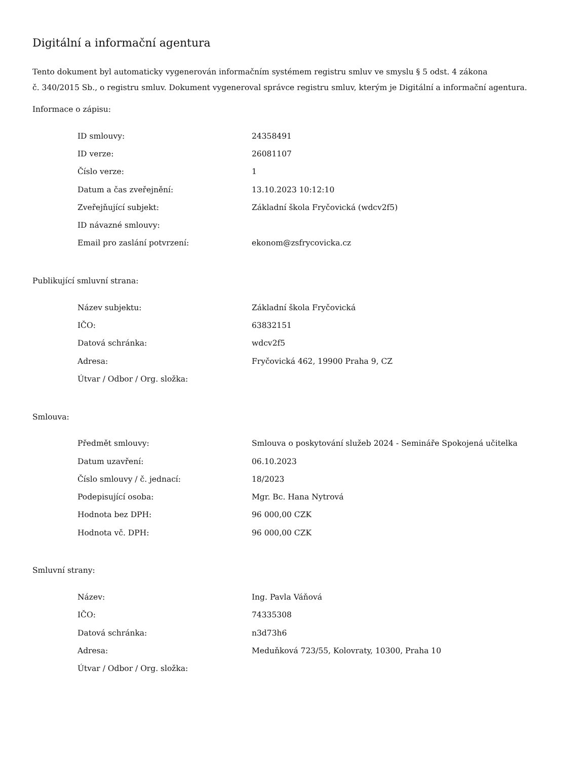Digitální a informační agentura
Tento dokument byl automaticky vygenerován informačním systémem registru smluv ve smyslu § 5 odst. 4 zákona
č. 340/2015 Sb., o registru smluv. Dokument vygeneroval správce registru smluv, kterým je Digitální a informační agentura.
Informace o zápisu:
| ID smlouvy: | 24358491 |
| ID verze: | 26081107 |
| Číslo verze: | 1 |
| Datum a čas zveřejnění: | 13.10.2023 10:12:10 |
| Zveřejňující subjekt: | Základní škola Fryčovická (wdcv2f5) |
| ID návazné smlouvy: | |
| Email pro zaslání potvrzení: | ekonom@zsfrycovicka.cz |
Publikující smluvní strana:
| Název subjektu: | Základní škola Fryčovická |
| IČO: | 63832151 |
| Datová schránka: | wdcv2f5 |
| Adresa: | Fryčovická 462, 19900 Praha 9, CZ |
| Útvar / Odbor / Org. složka: | |
Smlouva:
| Předmět smlouvy: | Smlouva o poskytování služeb 2024 - Semináře Spokojená učitelka |
| Datum uzavření: | 06.10.2023 |
| Číslo smlouvy / č. jednací: | 18/2023 |
| Podepisující osoba: | Mgr. Bc. Hana Nytrová |
| Hodnota bez DPH: | 96 000,00 CZK |
| Hodnota vč. DPH: | 96 000,00 CZK |
Smluvní strany:
| Název: | Ing. Pavla Váňová |
| IČO: | 74335308 |
| Datová schránka: | n3d73h6 |
| Adresa: | Meduňková 723/55, Kolovraty, 10300, Praha 10 |
| Útvar / Odbor / Org. složka: | |